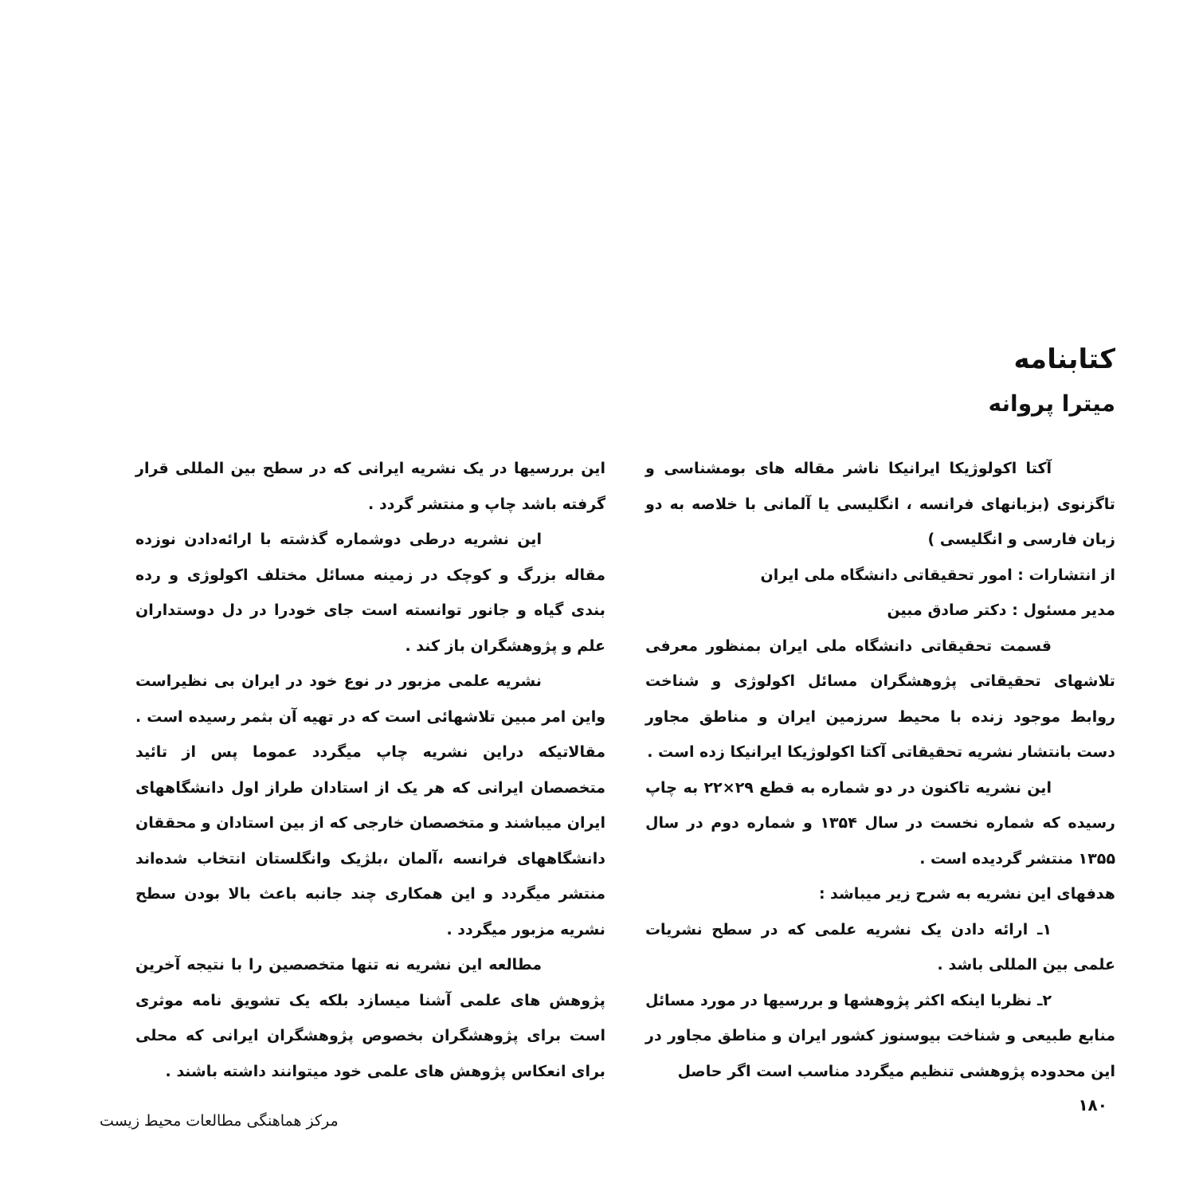کتابنامه
میترا پروانه
آکتا اکولوژیکا ایرانیکا ناشر مقاله های بومشناسی و تاگزنوی (بزبانهای فرانسه ، انگلیسی یا آلمانی با خلاصه به دو زبان فارسی و انگلیسی )
از انتشارات : امور تحقیقاتی دانشگاه ملی ایران
مدیر مسئول : دکتر صادق مبین
قسمت تحقیقاتی دانشگاه ملی ایران بمنظور معرفی تلاشهای تحقیقاتی پژوهشگران مسائل اکولوژی و شناخت روابط موجود زنده با محیط سرزمین ایران و مناطق مجاور دست بانتشار نشریه تحقیقاتی آکتا اکولوژیکا ایرانیکا زده است .
این نشریه تاکنون در دو شماره به قطع ۲۹×۲۲ به چاپ رسیده که شماره نخست در سال ۱۳۵۴ و شماره دوم در سال ۱۳۵۵ منتشر گردیده است .
هدفهای این نشریه به شرح زیر میباشد :
۱ـ ارائه دادن یک نشریه علمی که در سطح نشریات علمی بین المللی باشد .
۲ـ نظربا اینکه اکثر پژوهشها و بررسیها در مورد مسائل منابع طبیعی و شناخت بیوسنوز کشور ایران و مناطق مجاور در این محدوده پژوهشی تنظیم میگردد مناسب است اگر حاصل
این بررسیها در یک نشریه ایرانی که در سطح بین المللی قرار گرفته باشد چاپ و منتشر گردد .
این نشریه درطی دوشماره گذشته با ارائه‌دادن نوزده مقاله بزرگ و کوچک در زمینه مسائل مختلف اکولوژی و رده بندی گیاه و جانور توانسته است جای خودرا در دل دوستداران علم و پژوهشگران باز کند .
نشریه علمی مزبور در نوع خود در ایران بی نظیراست واین امر مبین تلاشهائی است که در تهیه آن بثمر رسیده است . مقالاتیکه دراین نشریه چاپ میگردد عموما پس از تائید متخصصان ایرانی که هر یک از استادان طراز اول دانشگاههای ایران میباشند و متخصصان خارجی که از بین استادان و محققان دانشگاههای فرانسه ،آلمان ،بلژیک وانگلستان انتخاب شده‌اند منتشر میگردد و این همکاری چند جانبه باعث بالا بودن سطح نشریه مزبور میگردد .
مطالعه این نشریه نه تنها متخصصین را با نتیجه آخرین پژوهش های علمی آشنا میسازد بلکه یک تشویق نامه موثری است برای پژوهشگران بخصوص پژوهشگران ایرانی که محلی برای انعکاس پژوهش های علمی خود میتوانند داشته باشند .
۱۸۰
مرکز هماهنگی مطالعات محیط زیست